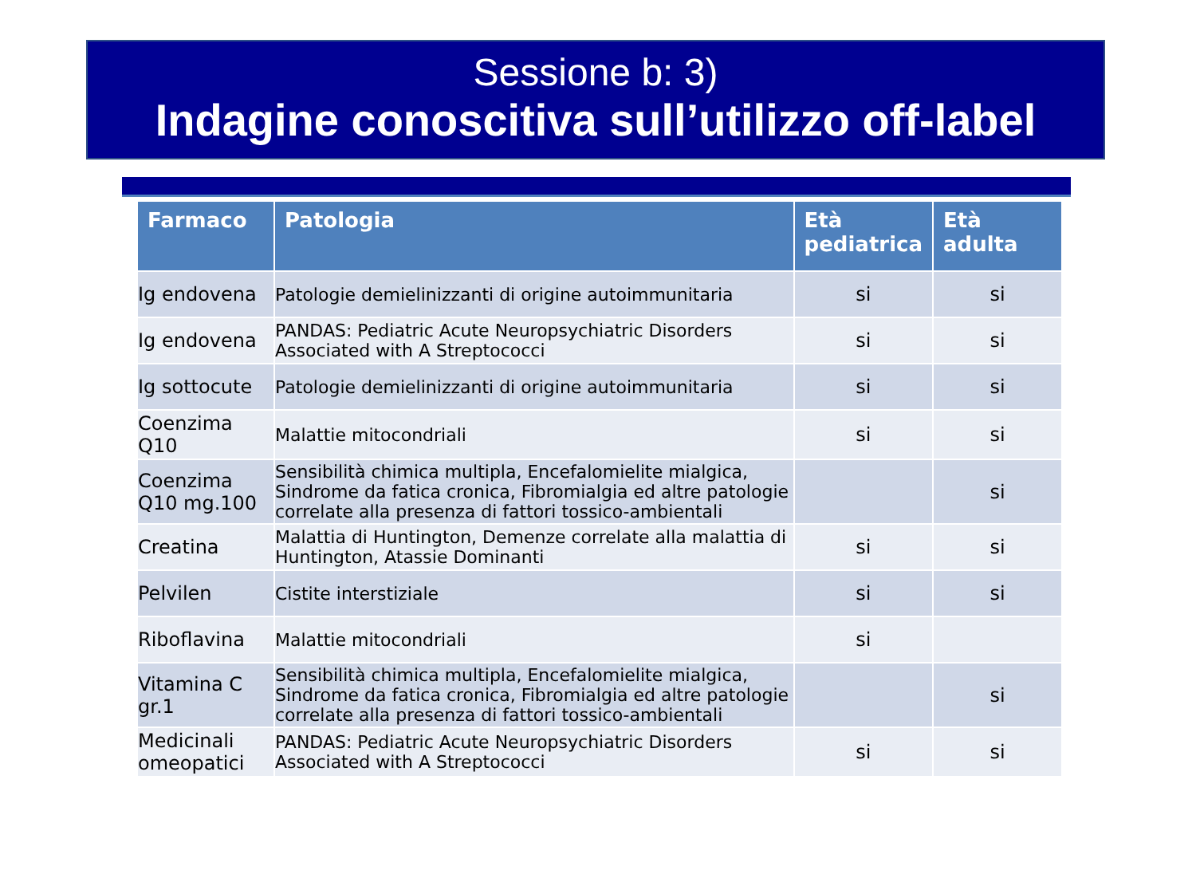Sessione b: 3)
Indagine conoscitiva sull’utilizzo off-label
| Farmaco | Patologia | Età pediatrica | Età adulta |
| --- | --- | --- | --- |
| Ig endovena | Patologie demielinizzanti di origine autoimmunitaria | si | si |
| Ig endovena | PANDAS: Pediatric Acute Neuropsychiatric Disorders Associated with A Streptococci | si | si |
| Ig sottocute | Patologie demielinizzanti di origine autoimmunitaria | si | si |
| Coenzima Q10 | Malattie mitocondriali | si | si |
| Coenzima Q10 mg.100 | Sensibilità chimica multipla, Encefalomielite mialgica, Sindrome da fatica cronica, Fibromialgia ed altre patologie correlate alla presenza di fattori tossico-ambientali | | si |
| Creatina | Malattia di Huntington, Demenze correlate alla malattia di Huntington, Atassie Dominanti | si | si |
| Pelvilen | Cistite interstiziale | si | si |
| Riboflavina | Malattie mitocondriali | si | |
| Vitamina C gr.1 | Sensibilità chimica multipla, Encefalomielite mialgica, Sindrome da fatica cronica, Fibromialgia ed altre patologie correlate alla presenza di fattori tossico-ambientali | | si |
| Medicinali omeopatici | PANDAS: Pediatric Acute Neuropsychiatric Disorders Associated with A Streptococci | si | si |